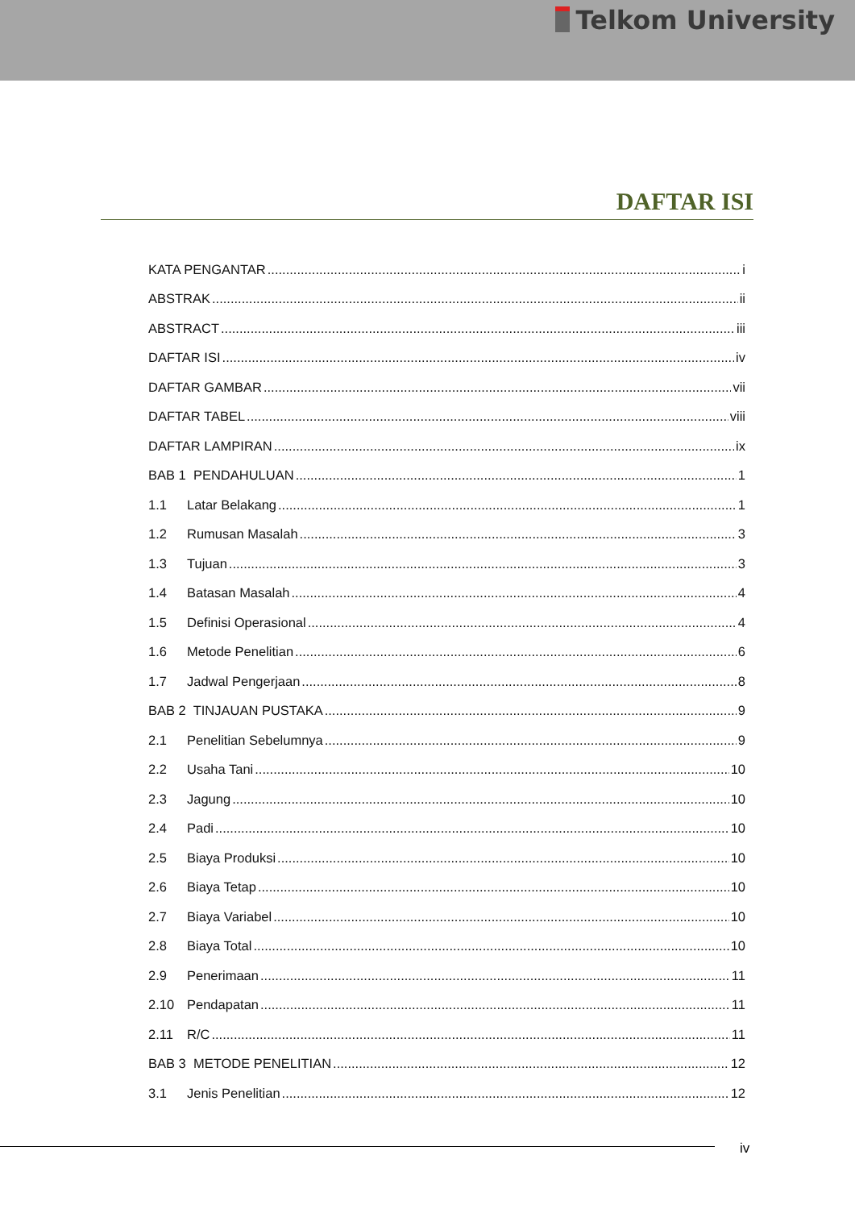Telkom University
DAFTAR ISI
KATA PENGANTAR i
ABSTRAK ii
ABSTRACT iii
DAFTAR ISI iv
DAFTAR GAMBAR vii
DAFTAR TABEL viii
DAFTAR LAMPIRAN ix
BAB 1 PENDAHULUAN 1
1.1 Latar Belakang 1
1.2 Rumusan Masalah 3
1.3 Tujuan 3
1.4 Batasan Masalah 4
1.5 Definisi Operasional 4
1.6 Metode Penelitian 6
1.7 Jadwal Pengerjaan 8
BAB 2 TINJAUAN PUSTAKA 9
2.1 Penelitian Sebelumnya 9
2.2 Usaha Tani 10
2.3 Jagung 10
2.4 Padi 10
2.5 Biaya Produksi 10
2.6 Biaya Tetap 10
2.7 Biaya Variabel 10
2.8 Biaya Total 10
2.9 Penerimaan 11
2.10 Pendapatan 11
2.11 R/C 11
BAB 3 METODE PENELITIAN 12
3.1 Jenis Penelitian 12
iv